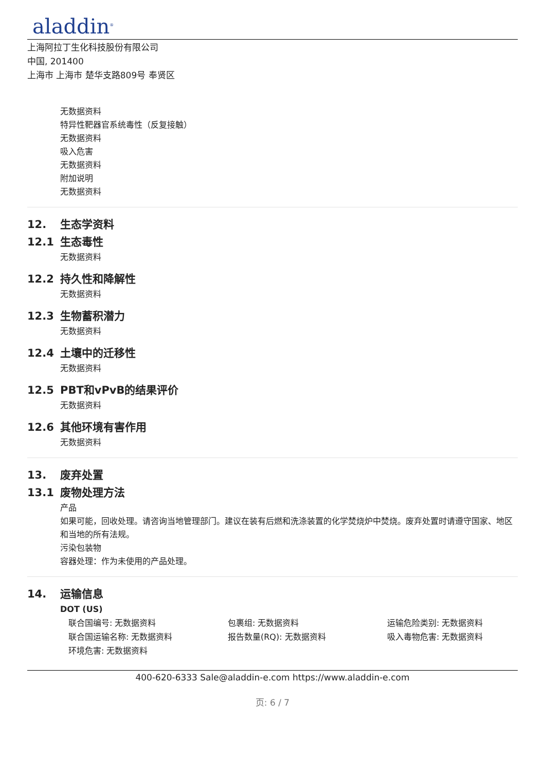aladdin<sup>®</sup>
上海阿拉丁生化科技股份有限公司
中国, 201400
上海市 上海市 楚华支路809号 奉贤区
无数据资料
特异性靶器官系统毒性（反复接触）
无数据资料
吸入危害
无数据资料
附加说明
无数据资料
12. 生态学资料
12.1 生态毒性
无数据资料
12.2 持久性和降解性
无数据资料
12.3 生物蓄积潜力
无数据资料
12.4 土壤中的迁移性
无数据资料
12.5 PBT和vPvB的结果评价
无数据资料
12.6 其他环境有害作用
无数据资料
13. 废弃处置
13.1 废物处理方法
产品
如果可能，回收处理。请咨询当地管理部门。建议在装有后燃和洗涤装置的化学焚烧炉中焚烧。废弃处置时请遵守国家、地区和当地的所有法规。
污染包装物
容器处理：作为未使用的产品处理。
14. 运输信息
DOT (US)
联合国编号: 无数据资料
包裹组: 无数据资料
运输危险类别: 无数据资料
联合国运输名称: 无数据资料
报告数量(RQ): 无数据资料
吸入毒物危害: 无数据资料
环境危害: 无数据资料
400-620-6333 Sale@aladdin-e.com https://www.aladdin-e.com
页: 6 / 7